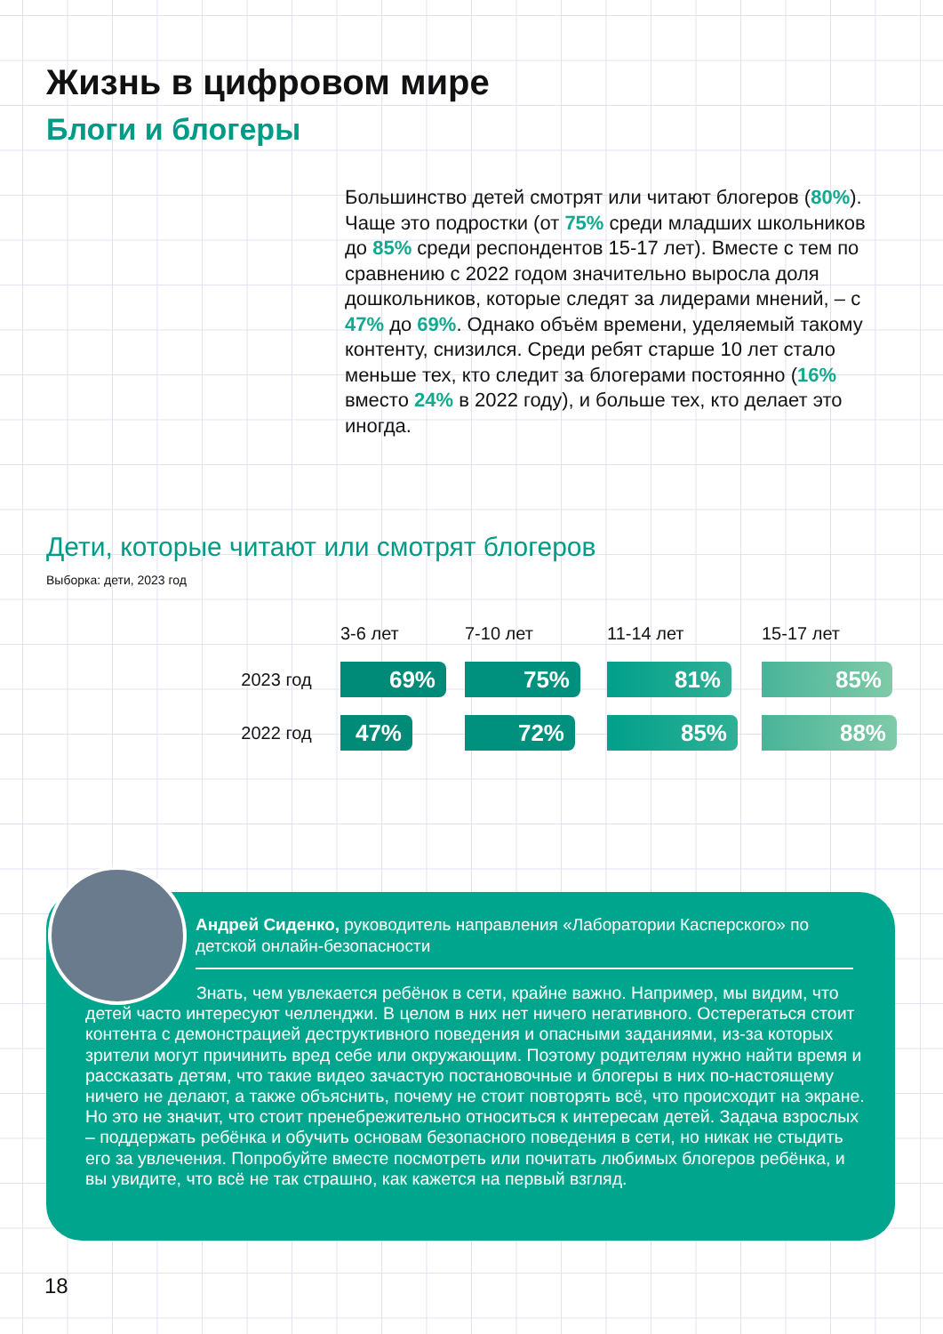Жизнь в цифровом мире
Блоги и блогеры
Большинство детей смотрят или читают блогеров (80%). Чаще это подростки (от 75% среди младших школьников до 85% среди респондентов 15-17 лет). Вместе с тем по сравнению с 2022 годом значительно выросла доля дошкольников, которые следят за лидерами мнений, – с 47% до 69%. Однако объём времени, уделяемый такому контенту, снизился. Среди ребят старше 10 лет стало меньше тех, кто следит за блогерами постоянно (16% вместо 24% в 2022 году), и больше тех, кто делает это иногда.
Дети, которые читают или смотрят блогеров
Выборка: дети, 2023 год
| | 3-6 лет | 7-10 лет | 11-14 лет | 15-17 лет |
| --- | --- | --- | --- | --- |
| 2023 год | 69% | 75% | 81% | 85% |
| 2022 год | 47% | 72% | 85% | 88% |
Андрей Сиденко, руководитель направления «Лаборатории Касперского» по детской онлайн-безопасности
Знать, чем увлекается ребёнок в сети, крайне важно. Например, мы видим, что детей часто интересуют челленджи. В целом в них нет ничего негативного. Остерегаться стоит контента с демонстрацией деструктивного поведения и опасными заданиями, из-за которых зрители могут причинить вред себе или окружающим. Поэтому родителям нужно найти время и рассказать детям, что такие видео зачастую постановочные и блогеры в них по-настоящему ничего не делают, а также объяснить, почему не стоит повторять всё, что происходит на экране. Но это не значит, что стоит пренебрежительно относиться к интересам детей. Задача взрослых – поддержать ребёнка и обучить основам безопасного поведения в сети, но никак не стыдить его за увлечения. Попробуйте вместе посмотреть или почитать любимых блогеров ребёнка, и вы увидите, что всё не так страшно, как кажется на первый взгляд.
18